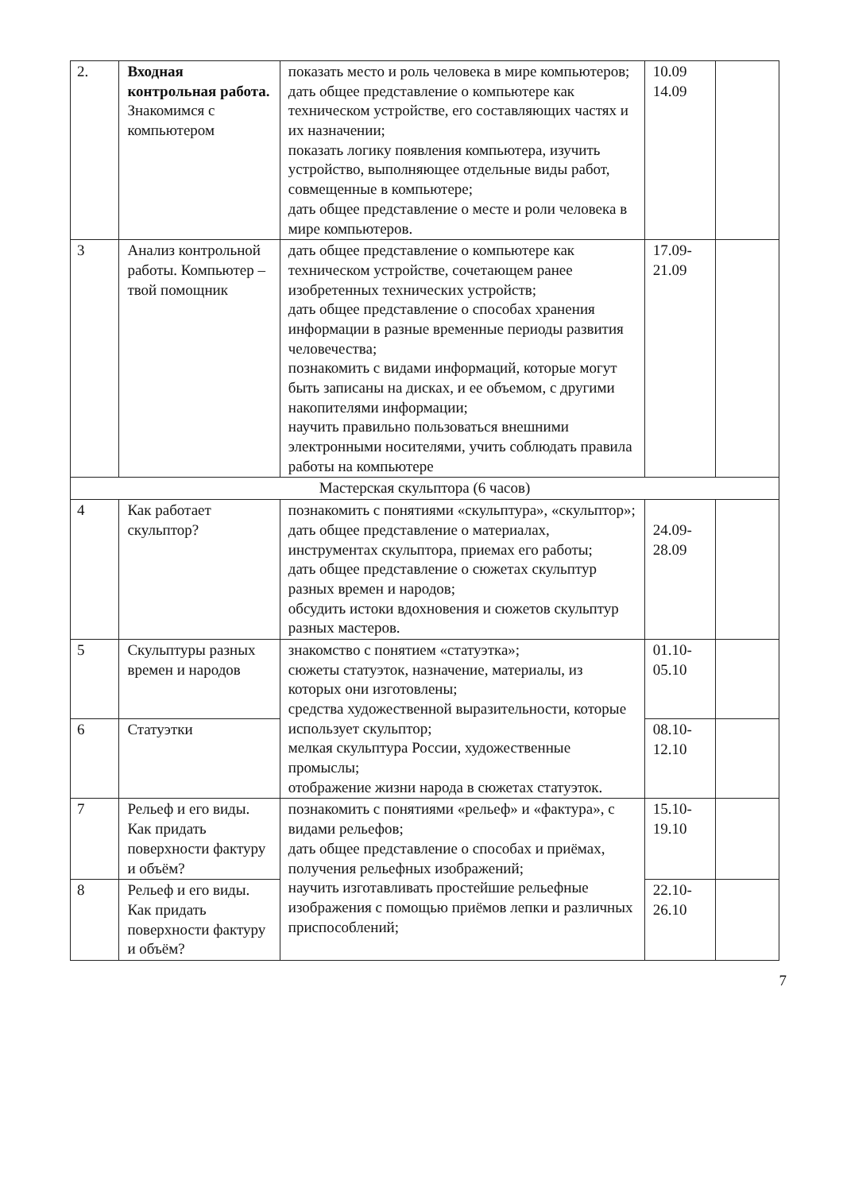| 2. | Входная контрольная работа. Знакомимся с компьютером | показать место и роль человека в мире компьютеров; дать общее представление о компьютере как техническом устройстве, его составляющих частях и их назначении; показать логику появления компьютера, изучить устройство, выполняющее отдельные виды работ, совмещенные в компьютере; дать общее представление о месте и роли человека в мире компьютеров. | 10.09 14.09 | |
| 3 | Анализ контрольной работы. Компьютер – твой помощник | дать общее представление о компьютере как техническом устройстве, сочетающем ранее изобретенных технических устройств; дать общее представление о способах хранения информации в разные временные периоды развития человечества; познакомить с видами информаций, которые могут быть записаны на дисках, и ее объемом, с другими накопителями информации; научить правильно пользоваться внешними электронными носителями, учить соблюдать правила работы на компьютере | 17.09- 21.09 | |
| Мастерская скульптора (6 часов) | | | | |
| 4 | Как работает скульптор? | познакомить с понятиями «скульптура», «скульптор»; дать общее представление о материалах, инструментах скульптора, приемах его работы; дать общее представление о сюжетах скульптур разных времен и народов; обсудить истоки вдохновения и сюжетов скульптур разных мастеров. | 24.09- 28.09 | |
| 5 | Скульптуры разных времен и народов | знакомство с понятием «статуэтка»; сюжеты статуэток, назначение, материалы, из которых они изготовлены; средства художественной выразительности, которые использует скульптор; мелкая скульптура России, художественные промыслы; отображение жизни народа в сюжетах статуэток. | 01.10- 05.10 | |
| 6 | Статуэтки | | 08.10- 12.10 | |
| 7 | Рельеф и его виды. Как придать поверхности фактуру и объём? | познакомить с понятиями «рельеф» и «фактура», с видами рельефов; дать общее представление о способах и приёмах, получения рельефных изображений; научить изготавливать простейшие рельефные изображения с помощью приёмов лепки и различных приспособлений; | 15.10- 19.10 | |
| 8 | Рельеф и его виды. Как придать поверхности фактуру и объём? | | 22.10- 26.10 | |
7